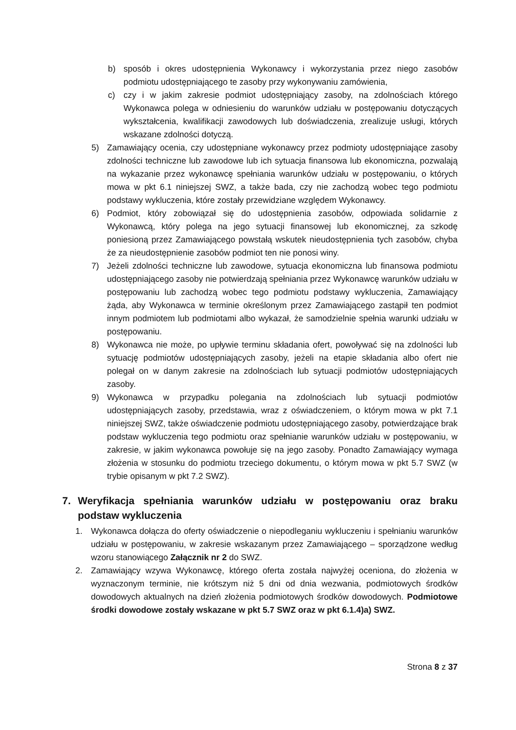b) sposób i okres udostępnienia Wykonawcy i wykorzystania przez niego zasobów podmiotu udostępniającego te zasoby przy wykonywaniu zamówienia,
c) czy i w jakim zakresie podmiot udostępniający zasoby, na zdolnościach którego Wykonawca polega w odniesieniu do warunków udziału w postępowaniu dotyczących wykształcenia, kwalifikacji zawodowych lub doświadczenia, zrealizuje usługi, których wskazane zdolności dotyczą.
5) Zamawiający ocenia, czy udostępniane wykonawcy przez podmioty udostępniające zasoby zdolności techniczne lub zawodowe lub ich sytuacja finansowa lub ekonomiczna, pozwalają na wykazanie przez wykonawcę spełniania warunków udziału w postępowaniu, o których mowa w pkt 6.1 niniejszej SWZ, a także bada, czy nie zachodzą wobec tego podmiotu podstawy wykluczenia, które zostały przewidziane względem Wykonawcy.
6) Podmiot, który zobowiązał się do udostępnienia zasobów, odpowiada solidarnie z Wykonawcą, który polega na jego sytuacji finansowej lub ekonomicznej, za szkodę poniesioną przez Zamawiającego powstałą wskutek nieudostępnienia tych zasobów, chyba że za nieudostępnienie zasobów podmiot ten nie ponosi winy.
7) Jeżeli zdolności techniczne lub zawodowe, sytuacja ekonomiczna lub finansowa podmiotu udostępniającego zasoby nie potwierdzają spełniania przez Wykonawcę warunków udziału w postępowaniu lub zachodzą wobec tego podmiotu podstawy wykluczenia, Zamawiający żąda, aby Wykonawca w terminie określonym przez Zamawiającego zastąpił ten podmiot innym podmiotem lub podmiotami albo wykazał, że samodzielnie spełnia warunki udziału w postępowaniu.
8) Wykonawca nie może, po upływie terminu składania ofert, powoływać się na zdolności lub sytuację podmiotów udostępniających zasoby, jeżeli na etapie składania albo ofert nie polegał on w danym zakresie na zdolnościach lub sytuacji podmiotów udostępniających zasoby.
9) Wykonawca w przypadku polegania na zdolnościach lub sytuacji podmiotów udostępniających zasoby, przedstawia, wraz z oświadczeniem, o którym mowa w pkt 7.1 niniejszej SWZ, także oświadczenie podmiotu udostępniającego zasoby, potwierdzające brak podstaw wykluczenia tego podmiotu oraz spełnianie warunków udziału w postępowaniu, w zakresie, w jakim wykonawca powołuje się na jego zasoby. Ponadto Zamawiający wymaga złożenia w stosunku do podmiotu trzeciego dokumentu, o którym mowa w pkt 5.7 SWZ (w trybie opisanym w pkt 7.2 SWZ).
7. Weryfikacja spełniania warunków udziału w postępowaniu oraz braku podstaw wykluczenia
1. Wykonawca dołącza do oferty oświadczenie o niepodleganiu wykluczeniu i spełnianiu warunków udziału w postępowaniu, w zakresie wskazanym przez Zamawiającego – sporządzone według wzoru stanowiącego Załącznik nr 2 do SWZ.
2. Zamawiający wzywa Wykonawcę, którego oferta została najwyżej oceniona, do złożenia w wyznaczonym terminie, nie krótszym niż 5 dni od dnia wezwania, podmiotowych środków dowodowych aktualnych na dzień złożenia podmiotowych środków dowodowych. Podmiotowe środki dowodowe zostały wskazane w pkt 5.7 SWZ oraz w pkt 6.1.4)a) SWZ.
Strona 8 z 37